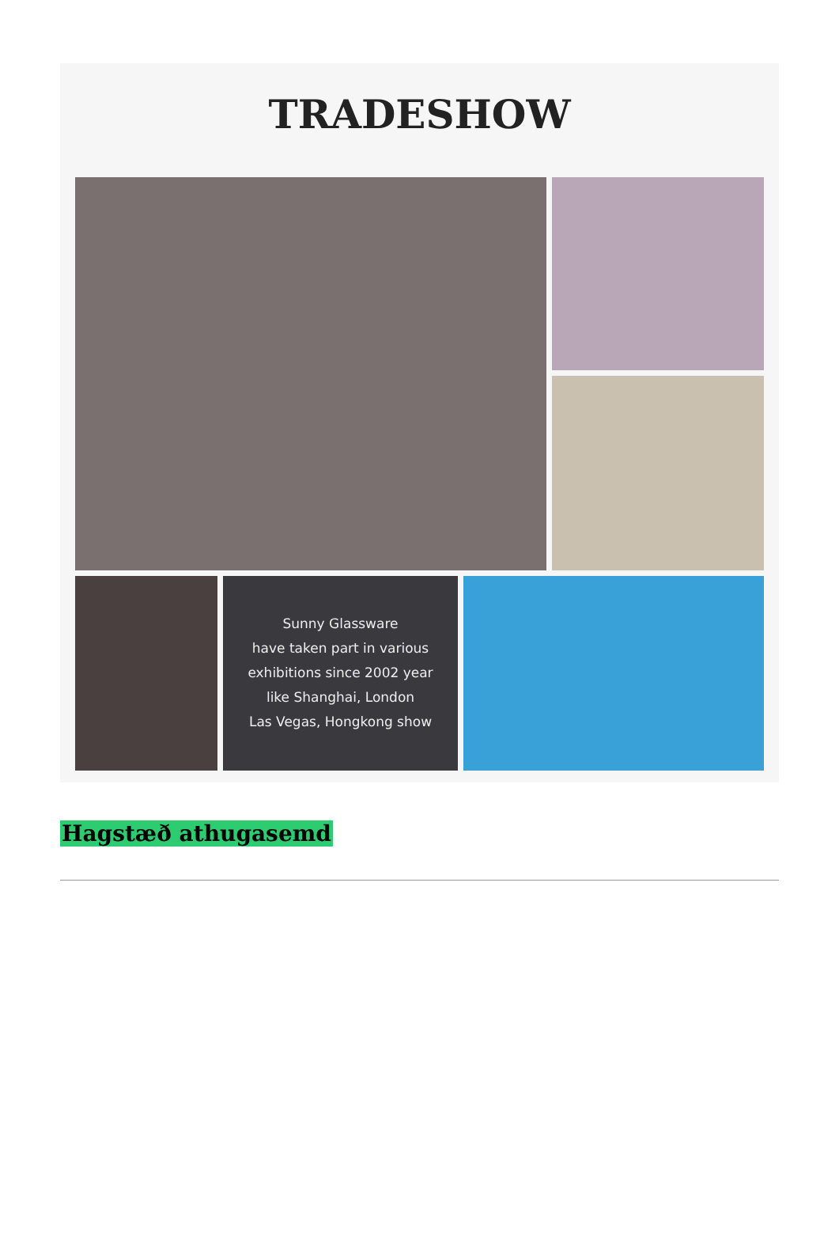TRADESHOW
Sunny Glassware
have taken part in various
exhibitions since 2002 year
like Shanghai, London
Las Vegas, Hongkong show
Hagstæð athugasemd